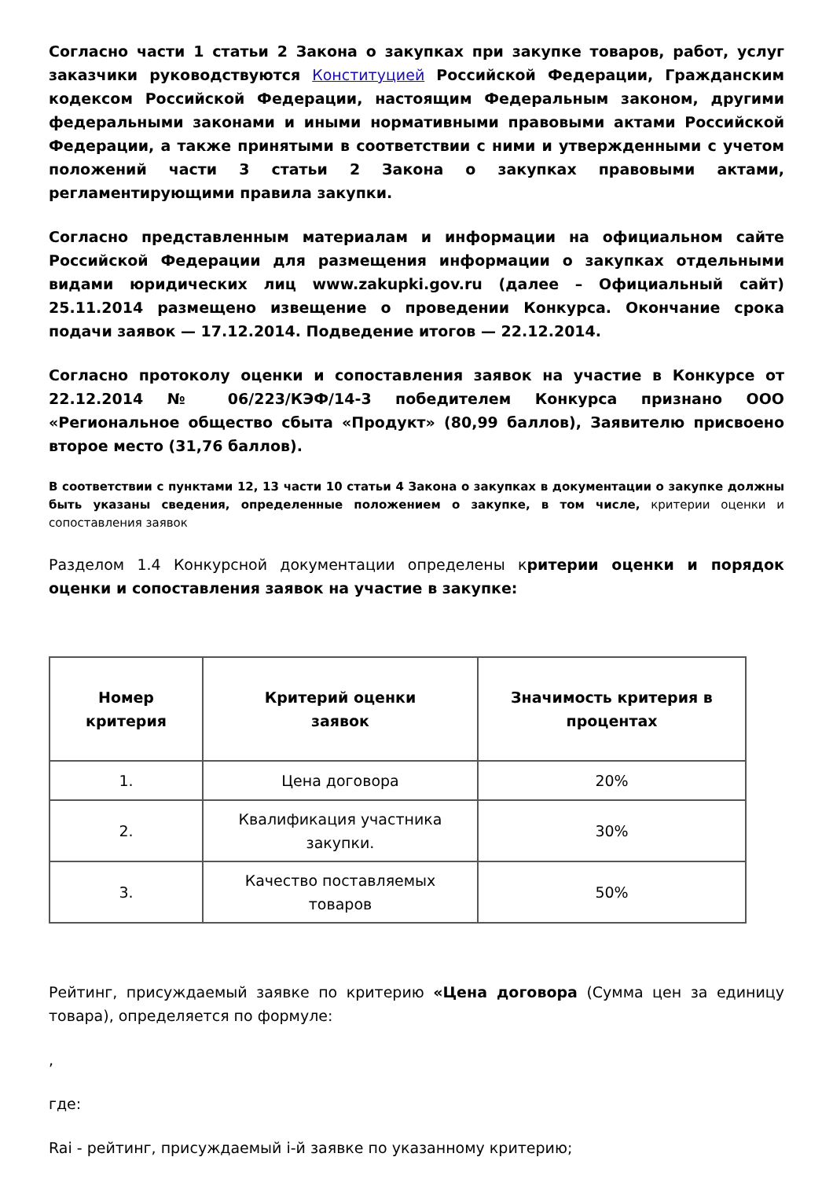Согласно части 1 статьи 2 Закона о закупках при закупке товаров, работ, услуг заказчики руководствуются Конституцией Российской Федерации, Гражданским кодексом Российской Федерации, настоящим Федеральным законом, другими федеральными законами и иными нормативными правовыми актами Российской Федерации, а также принятыми в соответствии с ними и утвержденными с учетом положений части 3 статьи 2 Закона о закупках правовыми актами, регламентирующими правила закупки.
Согласно представленным материалам и информации на официальном сайте Российской Федерации для размещения информации о закупках отдельными видами юридических лиц www.zakupki.gov.ru (далее – Официальный сайт) 25.11.2014 размещено извещение о проведении Конкурса. Окончание срока подачи заявок — 17.12.2014. Подведение итогов — 22.12.2014.
Согласно протоколу оценки и сопоставления заявок на участие в Конкурсе от 22.12.2014 № 06/223/КЭФ/14-3 победителем Конкурса признано ООО «Региональное общество сбыта «Продукт» (80,99 баллов), Заявителю присвоено второе место (31,76 баллов).
В соответствии с пунктами 12, 13 части 10 статьи 4 Закона о закупках в документации о закупке должны быть указаны сведения, определенные положением о закупке, в том числе, критерии оценки и сопоставления заявок
Разделом 1.4 Конкурсной документации определены критерии оценки и порядок оценки и сопоставления заявок на участие в закупке:
| Номер критерия | Критерий оценки заявок | Значимость критерия в процентах |
| --- | --- | --- |
| 1. | Цена договора | 20% |
| 2. | Квалификация участника закупки. | 30% |
| 3. | Качество поставляемых товаров | 50% |
Рейтинг, присуждаемый заявке по критерию «Цена договора (Сумма цен за единицу товара), определяется по формуле:
,
где:
Rai - рейтинг, присуждаемый i-й заявке по указанному критерию;